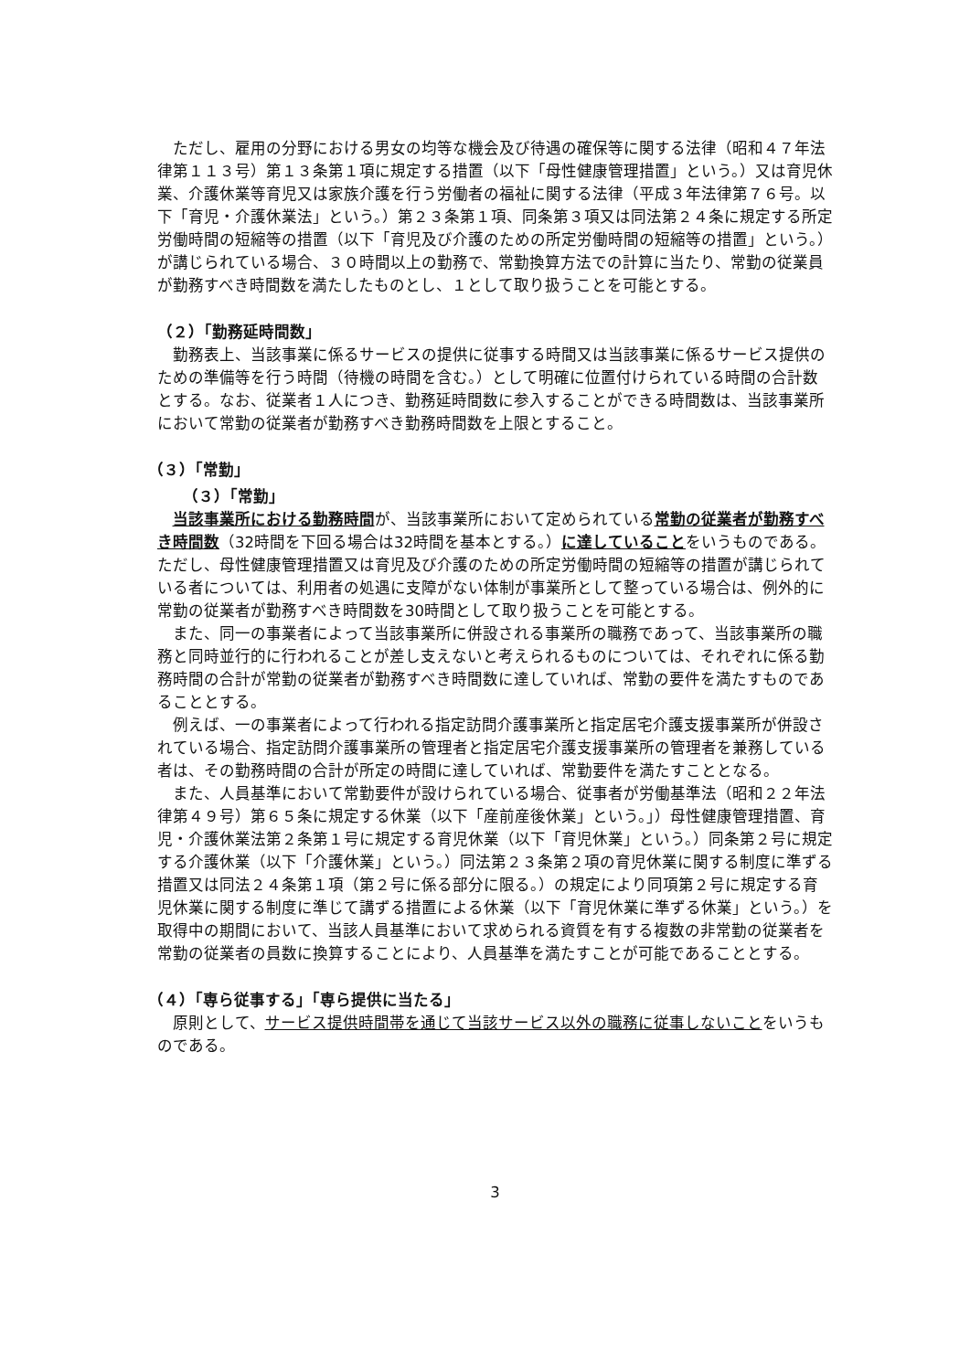ただし、雇用の分野における男女の均等な機会及び待遇の確保等に関する法律（昭和４７年法律第１１３号）第１３条第１項に規定する措置（以下「母性健康管理措置」という。）又は育児休業、介護休業等育児又は家族介護を行う労働者の福祉に関する法律（平成３年法律第７６号。以下「育児・介護休業法」という。）第２３条第１項、同条第３項又は同法第２４条に規定する所定労働時間の短縮等の措置（以下「育児及び介護のための所定労働時間の短縮等の措置」という。）が講じられている場合、３０時間以上の勤務で、常勤換算方法での計算に当たり、常勤の従業員が勤務すべき時間数を満たしたものとし、１として取り扱うことを可能とする。
（２）「勤務延時間数」
勤務表上、当該事業に係るサービスの提供に従事する時間又は当該事業に係るサービス提供のための準備等を行う時間（待機の時間を含む。）として明確に位置付けられている時間の合計数とする。なお、従業者１人につき、勤務延時間数に参入することができる時間数は、当該事業所において常勤の従業者が勤務すべき勤務時間数を上限とすること。
（３）「常勤」
（３）「常勤」
当該事業所における勤務時間が、当該事業所において定められている常勤の従業者が勤務すべき時間数（32時間を下回る場合は32時間を基本とする。）に達していることをいうものである。ただし、母性健康管理措置又は育児及び介護のための所定労働時間の短縮等の措置が講じられている者については、利用者の処遇に支障がない体制が事業所として整っている場合は、例外的に常勤の従業者が勤務すべき時間数を30時間として取り扱うことを可能とする。
また、同一の事業者によって当該事業所に併設される事業所の職務であって、当該事業所の職務と同時並行的に行われることが差し支えないと考えられるものについては、それぞれに係る勤務時間の合計が常勤の従業者が勤務すべき時間数に達していれば、常勤の要件を満たすものであることとする。
例えば、一の事業者によって行われる指定訪問介護事業所と指定居宅介護支援事業所が併設されている場合、指定訪問介護事業所の管理者と指定居宅介護支援事業所の管理者を兼務している者は、その勤務時間の合計が所定の時間に達していれば、常勤要件を満たすこととなる。
また、人員基準において常勤要件が設けられている場合、従事者が労働基準法（昭和２２年法律第４９号）第６５条に規定する休業（以下「産前産後休業」という。」）母性健康管理措置、育児・介護休業法第２条第１号に規定する育児休業（以下「育児休業」という。）同条第２号に規定する介護休業（以下「介護休業」という。）同法第２３条第２項の育児休業に関する制度に準ずる措置又は同法２４条第１項（第２号に係る部分に限る。）の規定により同項第２号に規定する育児休業に関する制度に準じて講ずる措置による休業（以下「育児休業に準ずる休業」という。）を取得中の期間において、当該人員基準において求められる資質を有する複数の非常勤の従業者を常勤の従業者の員数に換算することにより、人員基準を満たすことが可能であることとする。
（４）「専ら従事する」「専ら提供に当たる」
原則として、サービス提供時間帯を通じて当該サービス以外の職務に従事しないことをいうものである。
3